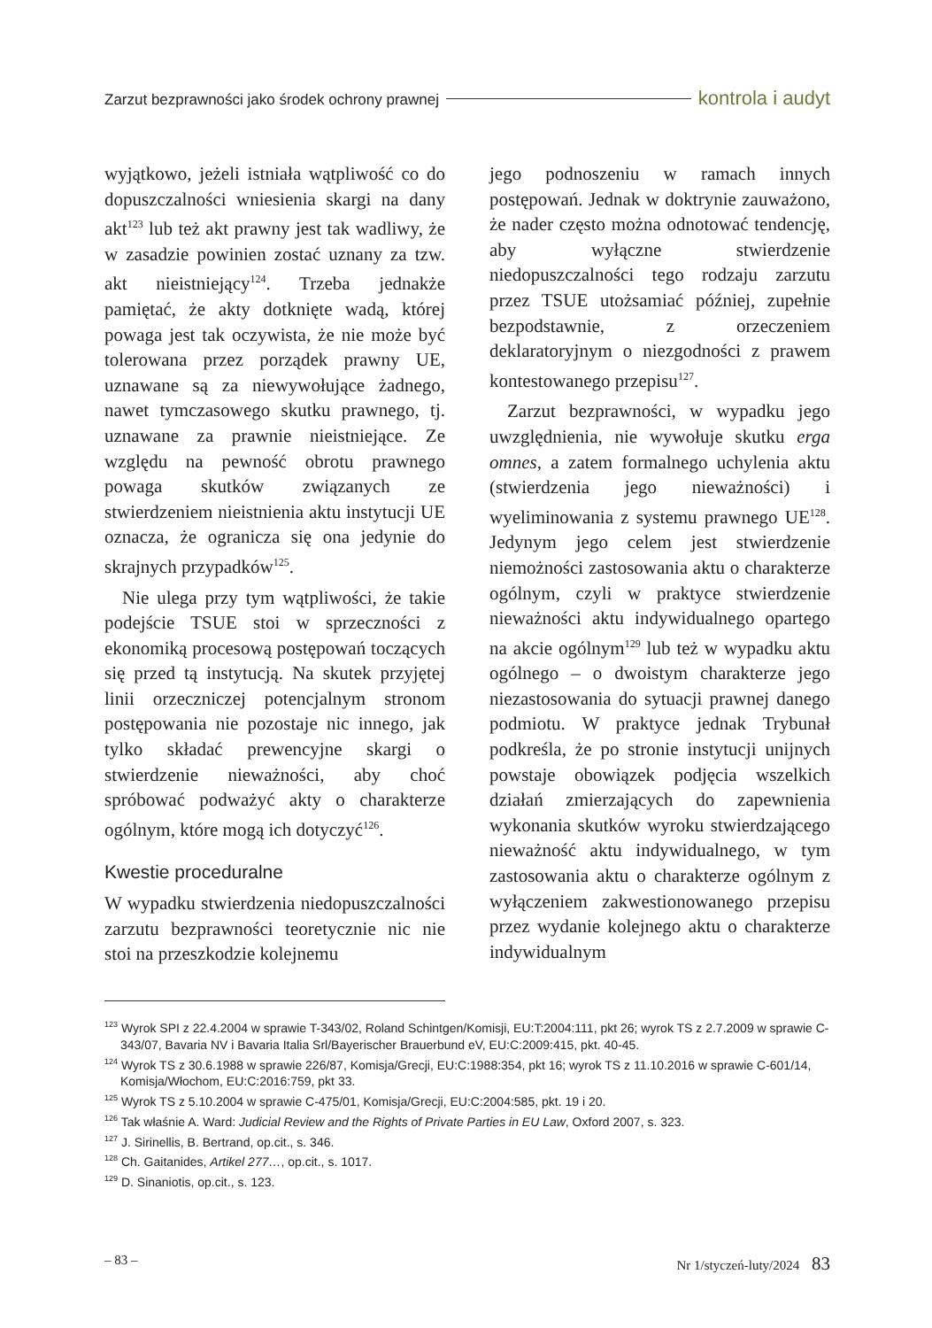Zarzut bezprawności jako środek ochrony prawnej kontrola i audyt
wyjątkowo, jeżeli istniała wątpliwość co do dopuszczalności wniesienia skargi na dany akt<sup>123</sup> lub też akt prawny jest tak wadliwy, że w zasadzie powinien zostać uznany za tzw. akt nieistniejący<sup>124</sup>. Trzeba jednakże pamiętać, że akty dotknięte wadą, której powaga jest tak oczywista, że nie może być tolerowana przez porządek prawny UE, uznawane są za niewywołujące żadnego, nawet tymczasowego skutku prawnego, tj. uznawane za prawnie nieistniejące. Ze względu na pewność obrotu prawnego powaga skutków związanych ze stwierdzeniem nieistnienia aktu instytucji UE oznacza, że ogranicza się ona jedynie do skrajnych przypadków<sup>125</sup>.
Nie ulega przy tym wątpliwości, że takie podejście TSUE stoi w sprzeczności z ekonomiką procesową postępowań toczących się przed tą instytucją. Na skutek przyjętej linii orzeczniczej potencjalnym stronom postępowania nie pozostaje nic innego, jak tylko składać prewencyjne skargi o stwierdzenie nieważności, aby choć spróbować podważyć akty o charakterze ogólnym, które mogą ich dotyczyć<sup>126</sup>.
Kwestie proceduralne
W wypadku stwierdzenia niedopuszczalności zarzutu bezprawności teoretycznie nic nie stoi na przeszkodzie kolejnemu
jego podnoszeniu w ramach innych postępowań. Jednak w doktrynie zauważono, że nader często można odnotować tendencję, aby wyłączne stwierdzenie niedopuszczalności tego rodzaju zarzutu przez TSUE utożsamiać później, zupełnie bezpodstawnie, z orzeczeniem deklaratoryjnym o niezgodności z prawem kontestowanego przepisu<sup>127</sup>.
Zarzut bezprawności, w wypadku jego uwzględnienia, nie wywołuje skutku erga omnes, a zatem formalnego uchylenia aktu (stwierdzenia jego nieważności) i wyeliminowania z systemu prawnego UE<sup>128</sup>. Jedynym jego celem jest stwierdzenie niemożności zastosowania aktu o charakterze ogólnym, czyli w praktyce stwierdzenie nieważności aktu indywidualnego opartego na akcie ogólnym<sup>129</sup> lub też w wypadku aktu ogólnego – o dwoistym charakterze jego niezastosowania do sytuacji prawnej danego podmiotu. W praktyce jednak Trybunał podkreśla, że po stronie instytucji unijnych powstaje obowiązek podjęcia wszelkich działań zmierzających do zapewnienia wykonania skutków wyroku stwierdzającego nieważność aktu indywidualnego, w tym zastosowania aktu o charakterze ogólnym z wyłączeniem zakwestionowanego przepisu przez wydanie kolejnego aktu o charakterze indywidualnym
<sup>123</sup> Wyrok SPI z 22.4.2004 w sprawie T-343/02, Roland Schintgen/Komisji, EU:T:2004:111, pkt 26; wyrok TS z 2.7.2009 w sprawie C-343/07, Bavaria NV i Bavaria Italia Srl/Bayerischer Brauerbund eV, EU:C:2009:415, pkt. 40-45.
<sup>124</sup> Wyrok TS z 30.6.1988 w sprawie 226/87, Komisja/Grecji, EU:C:1988:354, pkt 16; wyrok TS z 11.10.2016 w sprawie C-601/14, Komisja/Włochom, EU:C:2016:759, pkt 33.
<sup>125</sup> Wyrok TS z 5.10.2004 w sprawie C-475/01, Komisja/Grecji, EU:C:2004:585, pkt. 19 i 20.
<sup>126</sup> Tak właśnie A. Ward: Judicial Review and the Rights of Private Parties in EU Law, Oxford 2007, s. 323.
<sup>127</sup> J. Sirinellis, B. Bertrand, op.cit., s. 346.
<sup>128</sup> Ch. Gaitanides, Artikel 277…, op.cit., s. 1017.
<sup>129</sup> D. Sinaniotis, op.cit., s. 123.
– 83 – Nr 1/styczeń-luty/2024 83